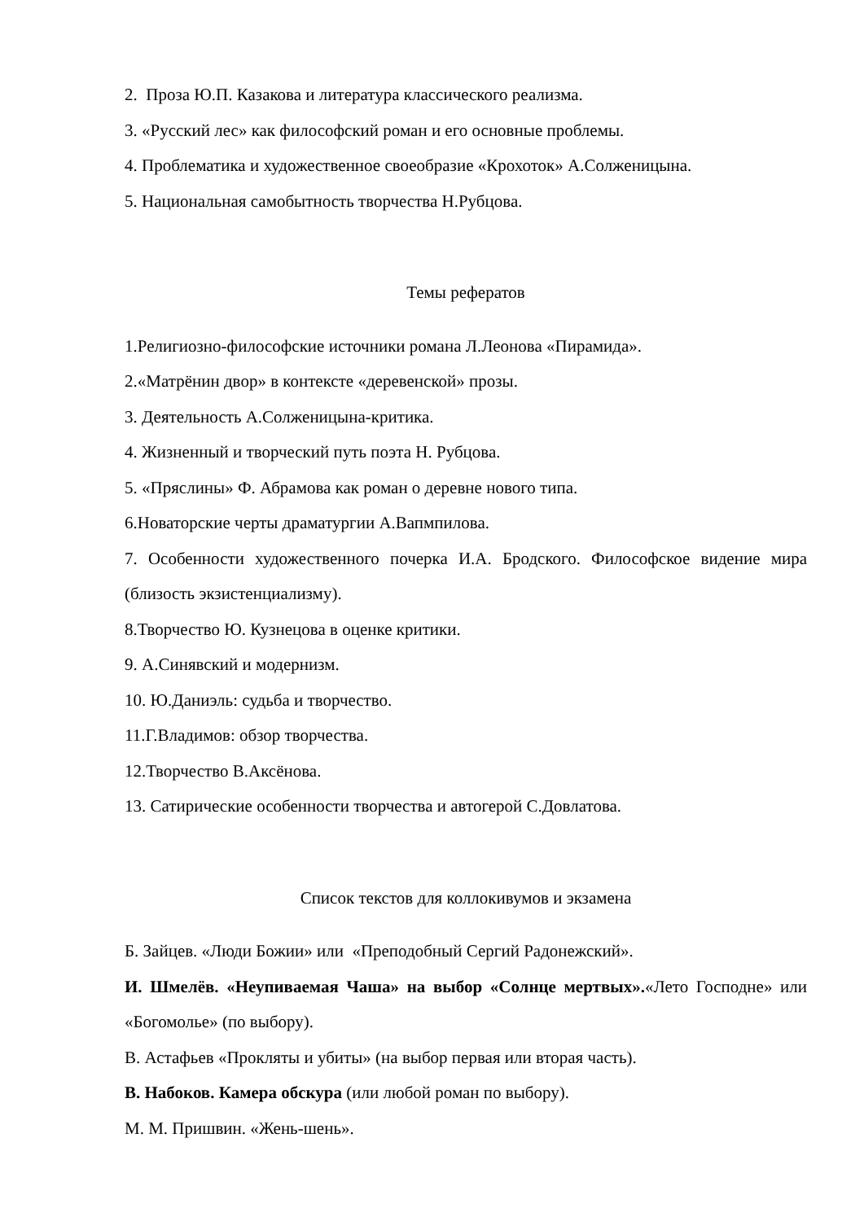2. Проза Ю.П. Казакова и литература классического реализма.
3. «Русский лес» как философский роман и его основные проблемы.
4. Проблематика и художественное своеобразие «Крохоток» А.Солженицына.
5. Национальная самобытность творчества Н.Рубцова.
Темы рефератов
1.Религиозно-философские источники романа Л.Леонова «Пирамида».
2.«Матрёнин двор» в контексте «деревенской» прозы.
3. Деятельность А.Солженицына-критика.
4. Жизненный и творческий путь поэта Н. Рубцова.
5. «Пряслины» Ф. Абрамова как роман о деревне нового типа.
6.Новаторские черты драматургии А.Вапмпилова.
7. Особенности художественного почерка И.А. Бродского. Философское видение мира (близость экзистенциализму).
8.Творчество Ю. Кузнецова в оценке критики.
9. А.Синявский и модернизм.
10. Ю.Даниэль: судьба и творчество.
11.Г.Владимов: обзор творчества.
12.Творчество В.Аксёнова.
13. Сатирические особенности творчества и автогерой С.Довлатова.
Список текстов для коллокивумов и экзамена
Б. Зайцев. «Люди Божии» или «Преподобный Сергий Радонежский».
И. Шмелёв. «Неупиваемая Чаша» на выбор «Солнце мертвых».«Лето Господне» или «Богомолье» (по выбору).
В. Астафьев «Прокляты и убиты» (на выбор первая или вторая часть).
В. Набоков. Камера обскура (или любой роман по выбору).
М. М. Пришвин. «Жень-шень».